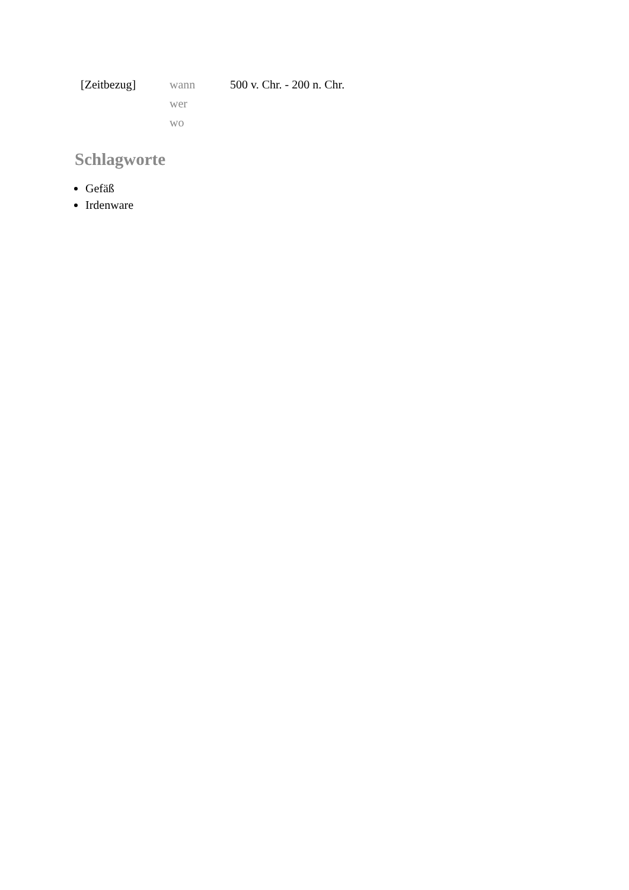| [Zeitbezug] | wann | 500 v. Chr. - 200 n. Chr. |
| | wer | |
| | wo | |
Schlagworte
Gefäß
Irdenware